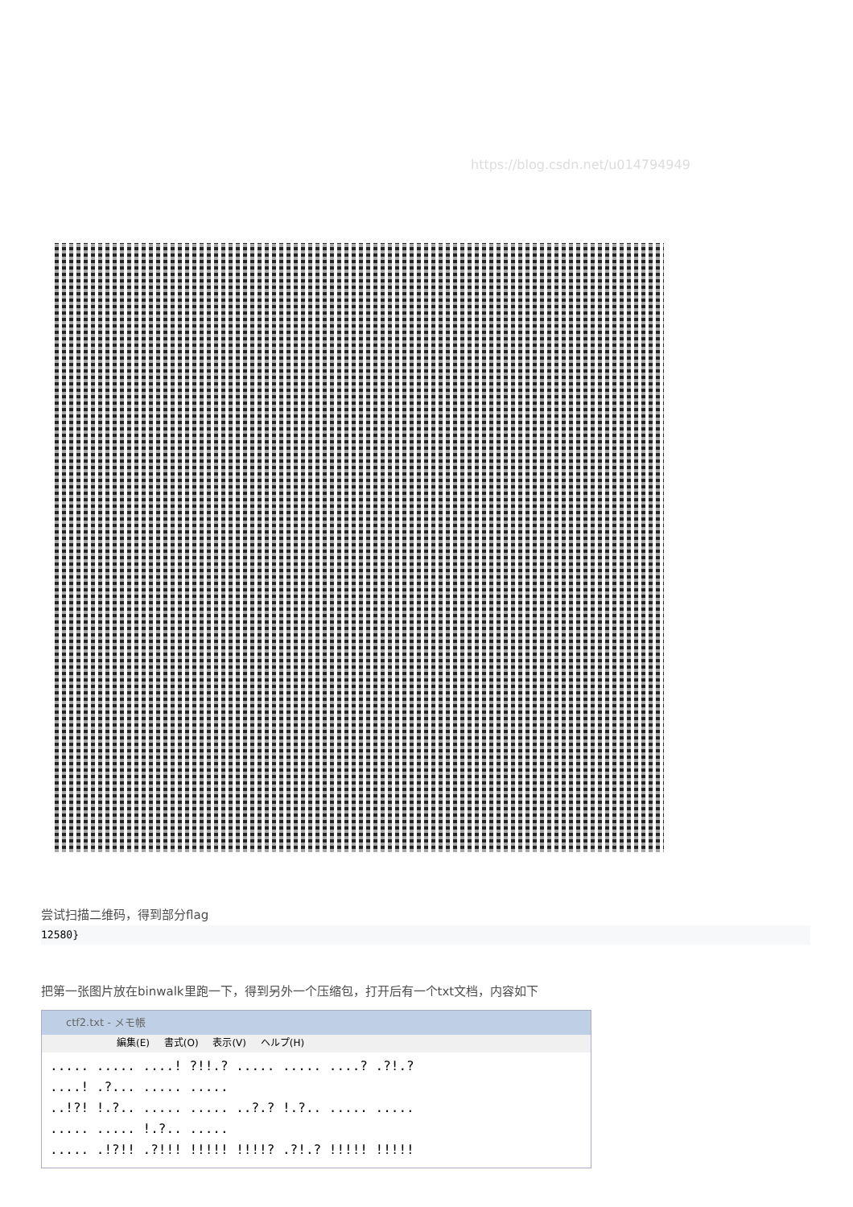https://blog.csdn.net/u014794949
尝试扫描二维码，得到部分flag
12580}
把第一张图片放在binwalk里跑一下，得到另外一个压缩包，打开后有一个txt文档，内容如下
ctf2.txt - メモ帳
編集(E) 書式(O) 表示(V) ヘルプ(H)
..... ..... ....! ?!!.? ..... ..... ....? .?!.?
....! .?... ..... .....
..!?! !.?.. ..... ..... ..?.? !.?.. ..... .....
..... ..... !.?.. .....
..... .!?!! .?!!! !!!!! !!!!? .?!.? !!!!! !!!!!